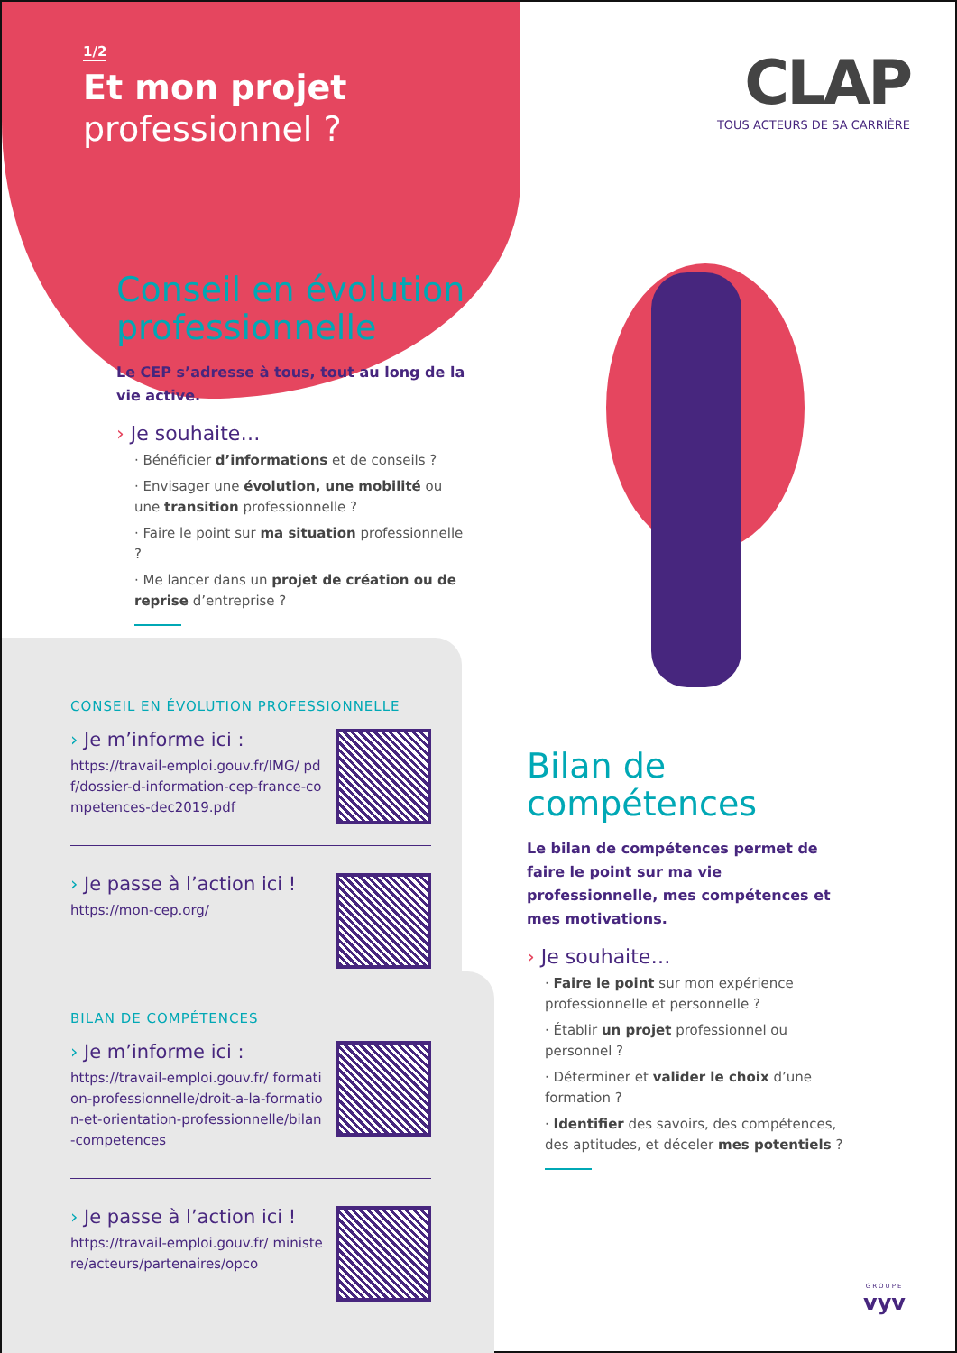1/2
Et mon projet
professionnel ?
CLAP
TOUS ACTEURS DE SA CARRIÈRE
Conseil en évolution professionnelle
Le CEP s’adresse à tous, tout au long de la vie active.
› Je souhaite…
· Bénéficier d’informations et de conseils ?
· Envisager une évolution, une mobilité ou une transition professionnelle ?
· Faire le point sur ma situation professionnelle ?
· Me lancer dans un projet de création ou de reprise d’entreprise ?
CONSEIL EN ÉVOLUTION PROFESSIONNELLE
› Je m’informe ici :
https://travail-emploi.gouv.fr/IMG/ pdf/dossier-d-information-cep-france-competences-dec2019.pdf
› Je passe à l’action ici !
https://mon-cep.org/
BILAN DE COMPÉTENCES
› Je m’informe ici :
https://travail-emploi.gouv.fr/ formation-professionnelle/droit-a-la-formation-et-orientation-professionnelle/bilan-competences
› Je passe à l’action ici !
https://travail-emploi.gouv.fr/ ministere/acteurs/partenaires/opco
Bilan de compétences
Le bilan de compétences permet de faire le point sur ma vie professionnelle, mes compétences et mes motivations.
› Je souhaite…
· Faire le point sur mon expérience professionnelle et personnelle ?
· Établir un projet professionnel ou personnel ?
· Déterminer et valider le choix d’une formation ?
· Identifier des savoirs, des compétences, des aptitudes, et déceler mes potentiels ?
GROUPE
vyv